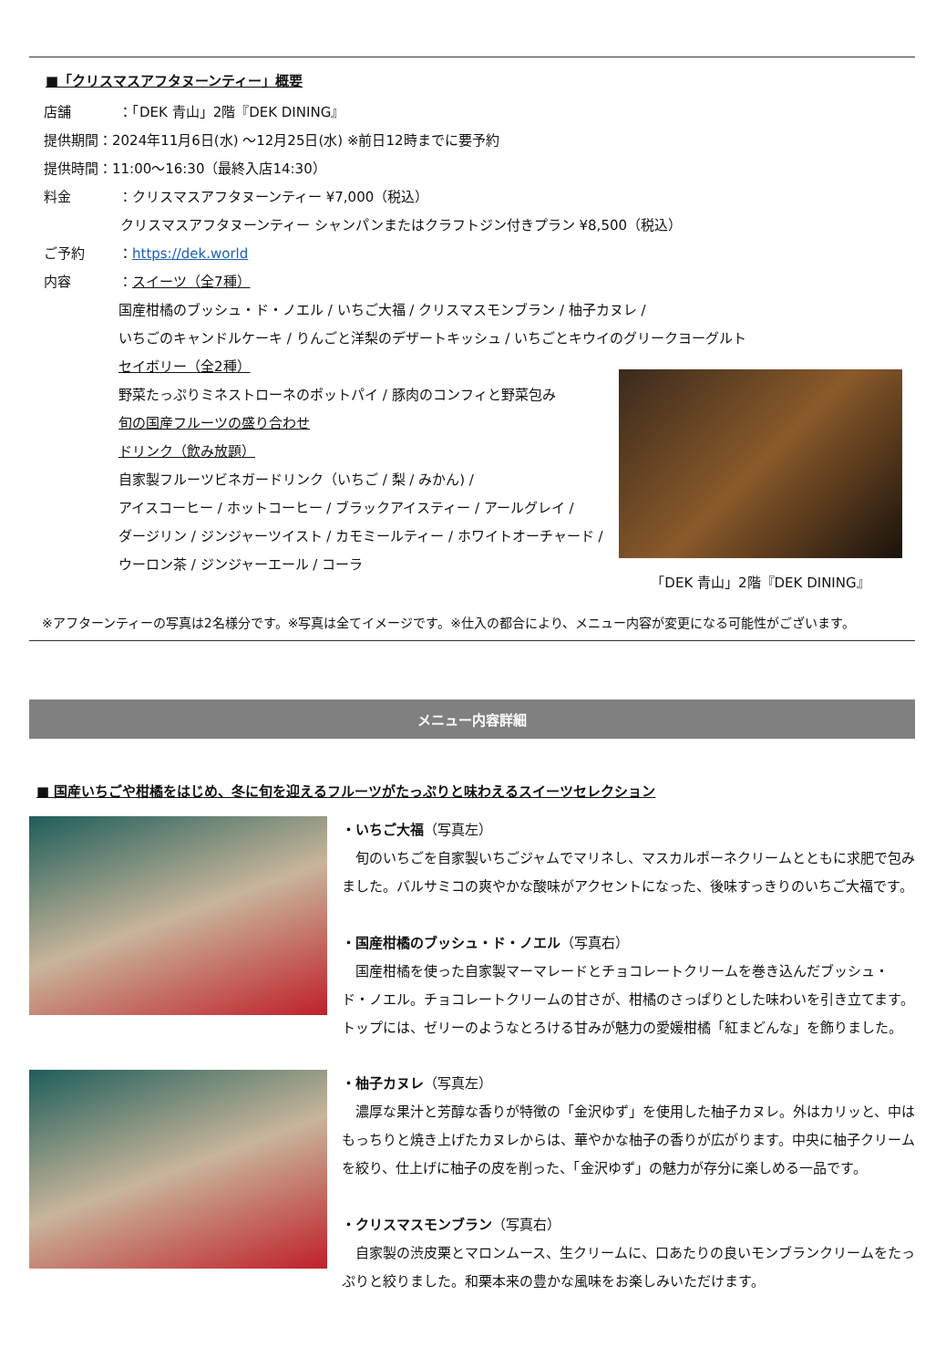■「クリスマスアフタヌーンティー」概要
店舗 ：「DEK 青山」2階『DEK DINING』
提供期間：2024年11月6日(水) ～12月25日(水) ※前日12時までに要予約
提供時間：11:00～16:30（最終入店14:30）
料金 ：クリスマスアフタヌーンティー ¥7,000（税込）
クリスマスアフタヌーンティー シャンパンまたはクラフトジン付きプラン ¥8,500（税込）
ご予約 ：https://dek.world
内容 ：スイーツ（全7種）
国産柑橘のブッシュ・ド・ノエル / いちご大福 / クリスマスモンブラン / 柚子カヌレ /
いちごのキャンドルケーキ / りんごと洋梨のデザートキッシュ / いちごとキウイのグリークヨーグルト
セイボリー（全2種）
野菜たっぷりミネストローネのポットパイ / 豚肉のコンフィと野菜包み
旬の国産フルーツの盛り合わせ
ドリンク（飲み放題）
自家製フルーツビネガードリンク（いちご / 梨 / みかん) /
アイスコーヒー / ホットコーヒー / ブラックアイスティー / アールグレイ /
ダージリン / ジンジャーツイスト / カモミールティー / ホワイトオーチャード /
ウーロン茶 / ジンジャーエール / コーラ
「DEK 青山」2階『DEK DINING』
※アフターンティーの写真は2名様分です。※写真は全てイメージです。※仕入の都合により、メニュー内容が変更になる可能性がございます。
メニュー内容詳細
■ 国産いちごや柑橘をはじめ、冬に旬を迎えるフルーツがたっぷりと味わえるスイーツセレクション
・いちご大福（写真左）
　旬のいちごを自家製いちごジャムでマリネし、マスカルポーネクリームとともに求肥で包みました。バルサミコの爽やかな酸味がアクセントになった、後味すっきりのいちご大福です。
・国産柑橘のブッシュ・ド・ノエル（写真右）
　国産柑橘を使った自家製マーマレードとチョコレートクリームを巻き込んだブッシュ・ド・ノエル。チョコレートクリームの甘さが、柑橘のさっぱりとした味わいを引き立てます。トップには、ゼリーのようなとろける甘みが魅力の愛媛柑橘「紅まどんな」を飾りました。
・柚子カヌレ（写真左）
　濃厚な果汁と芳醇な香りが特徴の「金沢ゆず」を使用した柚子カヌレ。外はカリッと、中はもっちりと焼き上げたカヌレからは、華やかな柚子の香りが広がります。中央に柚子クリームを絞り、仕上げに柚子の皮を削った、「金沢ゆず」の魅力が存分に楽しめる一品です。
・クリスマスモンブラン（写真右）
　自家製の渋皮栗とマロンムース、生クリームに、口あたりの良いモンブランクリームをたっぷりと絞りました。和栗本来の豊かな風味をお楽しみいただけます。